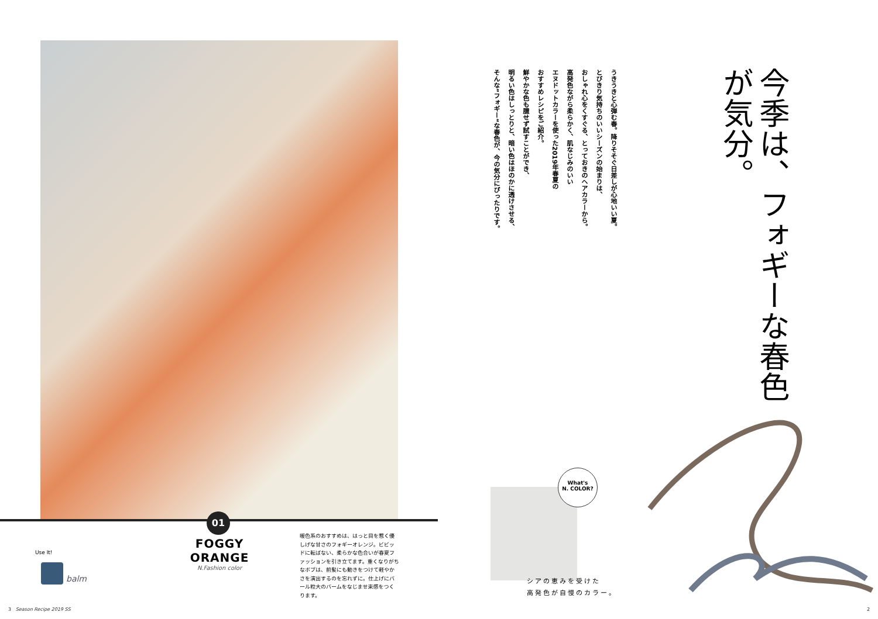今季は、フォギーな春色が気分。
うきうきと心弾む春。降りそそぐ日差しが心地いい夏。
とびきり気持ちのいいシーズンの始まりは、
おしゃれ心をくすぐる、とっておきのヘアカラーから。
高発色ながら柔らかく、肌なじみのいい
エヌドットカラーを使った2019年春夏の
おすすめレシピをご紹介。
鮮やかな色も臆せず試すことができ、
明るい色はしっとりと、暗い色はほのかに透けさせる、
そんな”フォギー“な春色が、今の気分にぴったりです。
01
FOGGY ORANGE
N.Fashion color
暖色系のおすすめは、はっと目を惹く優しげな甘さのフォギーオレンジ。ビビッドに転ばない、柔らかな色合いが春夏ファッションを引き立てます。重くなりがちなボブは、前髪にも動きをつけて軽やかさを演出するのを忘れずに。仕上げにバール粒大のバームをなじませ束感をつくります。
Use It!
balm
What's
N. COLOR?
シアの恵みを受けた
高発色が自慢のカラー。
3 Season Recipe 2019 SS 2